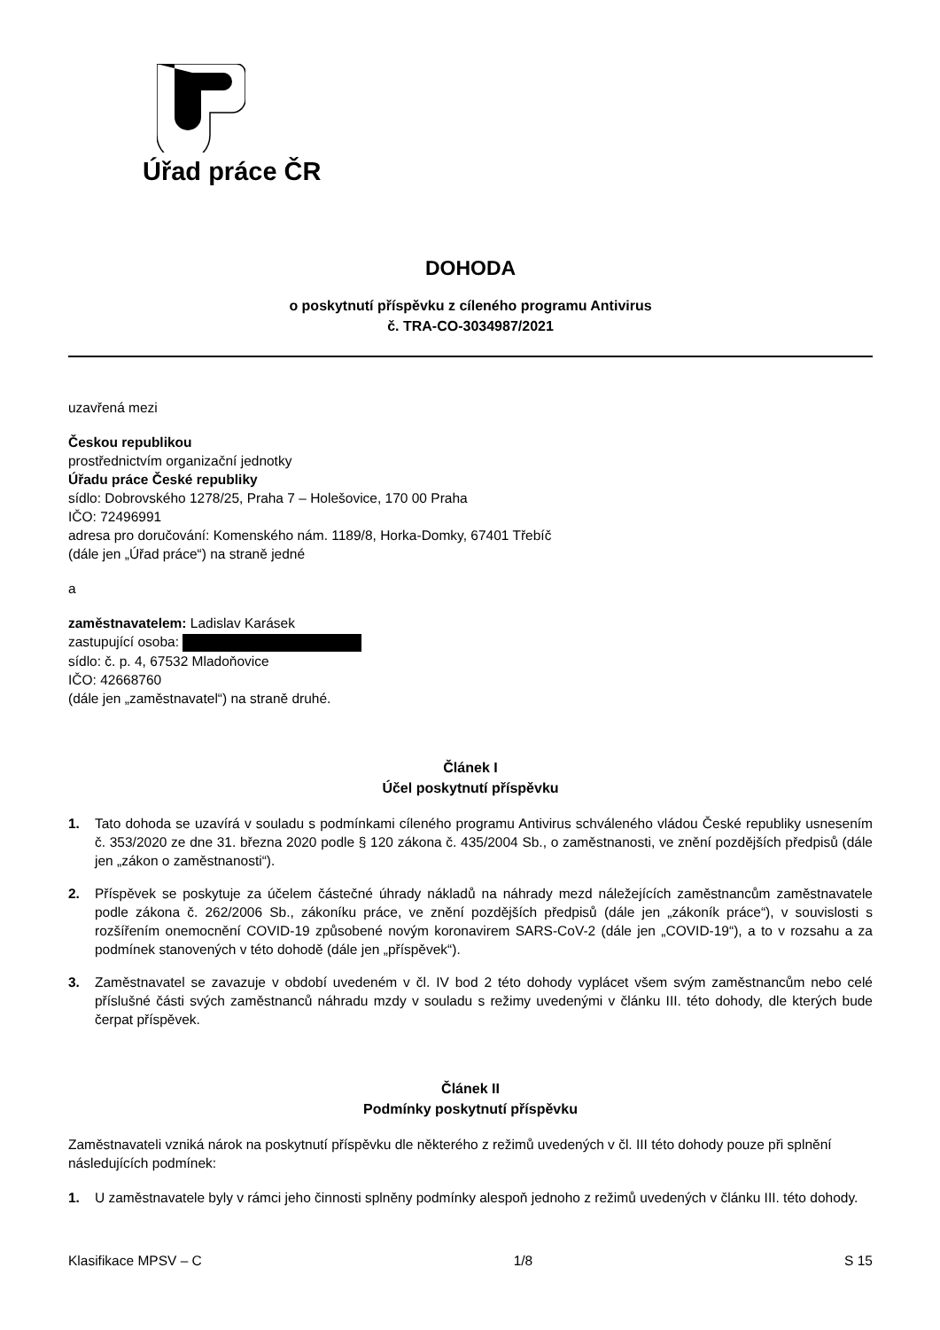Úřad práce ČR
DOHODA
o poskytnutí příspěvku z cíleného programu Antivirus
č. TRA-CO-3034987/2021
uzavřená mezi
Českou republikou
prostřednictvím organizační jednotky
Úřadu práce České republiky
sídlo: Dobrovského 1278/25, Praha 7 – Holešovice, 170 00 Praha
IČO: 72496991
adresa pro doručování: Komenského nám. 1189/8, Horka-Domky, 67401 Třebíč
(dále jen „Úřad práce“) na straně jedné
a
zaměstnavatelem: Ladislav Karásek
zastupující osoba:
sídlo: č. p. 4, 67532 Mladoňovice
IČO: 42668760
(dále jen „zaměstnavatel“) na straně druhé.
Článek I
Účel poskytnutí příspěvku
1. Tato dohoda se uzavírá v souladu s podmínkami cíleného programu Antivirus schváleného vládou České republiky usnesením č. 353/2020 ze dne 31. března 2020 podle § 120 zákona č. 435/2004 Sb., o zaměstnanosti, ve znění pozdějších předpisů (dále jen „zákon o zaměstnanosti“).
2. Příspěvek se poskytuje za účelem částečné úhrady nákladů na náhrady mezd náležejících zaměstnancům zaměstnavatele podle zákona č. 262/2006 Sb., zákoníku práce, ve znění pozdějších předpisů (dále jen „zákoník práce“), v souvislosti s rozšířením onemocnění COVID-19 způsobené novým koronavirem SARS-CoV-2 (dále jen „COVID-19“), a to v rozsahu a za podmínek stanovených v této dohodě (dále jen „příspěvek“).
3. Zaměstnavatel se zavazuje v období uvedeném v čl. IV bod 2 této dohody vyplácet všem svým zaměstnancům nebo celé příslušné části svých zaměstnanců náhradu mzdy v souladu s režimy uvedenými v článku III. této dohody, dle kterých bude čerpat příspěvek.
Článek II
Podmínky poskytnutí příspěvku
Zaměstnavateli vzniká nárok na poskytnutí příspěvku dle některého z režimů uvedených v čl. III této dohody pouze při splnění následujících podmínek:
1. U zaměstnavatele byly v rámci jeho činnosti splněny podmínky alespoň jednoho z režimů uvedených v článku III. této dohody.
Klasifikace MPSV – C 1/8 S 15